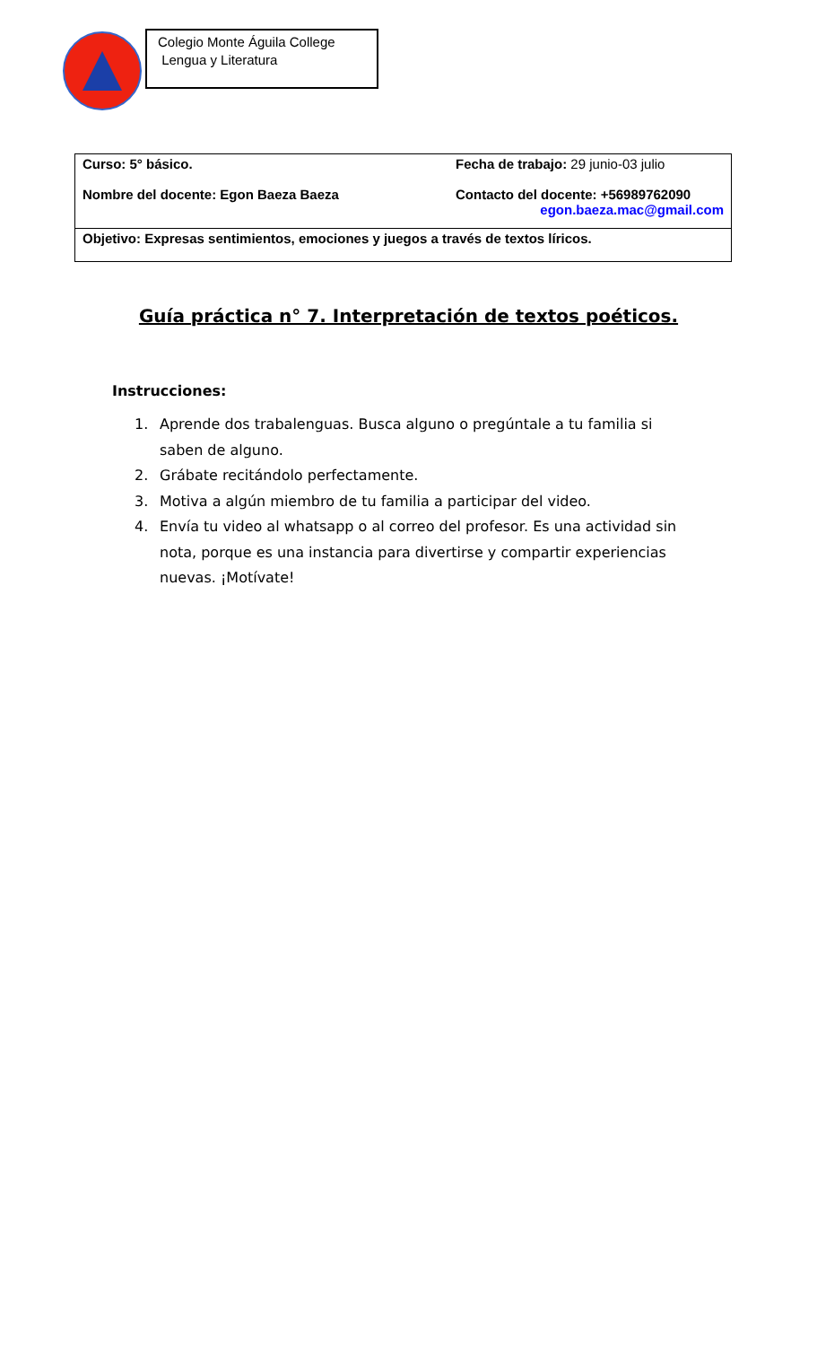Colegio Monte Águila College
Lengua y Literatura
| Curso: 5° básico. Nombre del docente: Egon Baeza Baeza | Fecha de trabajo: 29 junio-03 julio Contacto del docente: +56989762090 egon.baeza.mac@gmail.com |
| Objetivo: Expresas sentimientos, emociones y juegos a través de textos líricos. | |
Guía práctica n° 7. Interpretación de textos poéticos.
Instrucciones:
1. Aprende dos trabalenguas. Busca alguno o pregúntale a tu familia si saben de alguno.
2. Grábate recitándolo perfectamente.
3. Motiva a algún miembro de tu familia a participar del video.
4. Envía tu video al whatsapp o al correo del profesor. Es una actividad sin nota, porque es una instancia para divertirse y compartir experiencias nuevas. ¡Motívate!